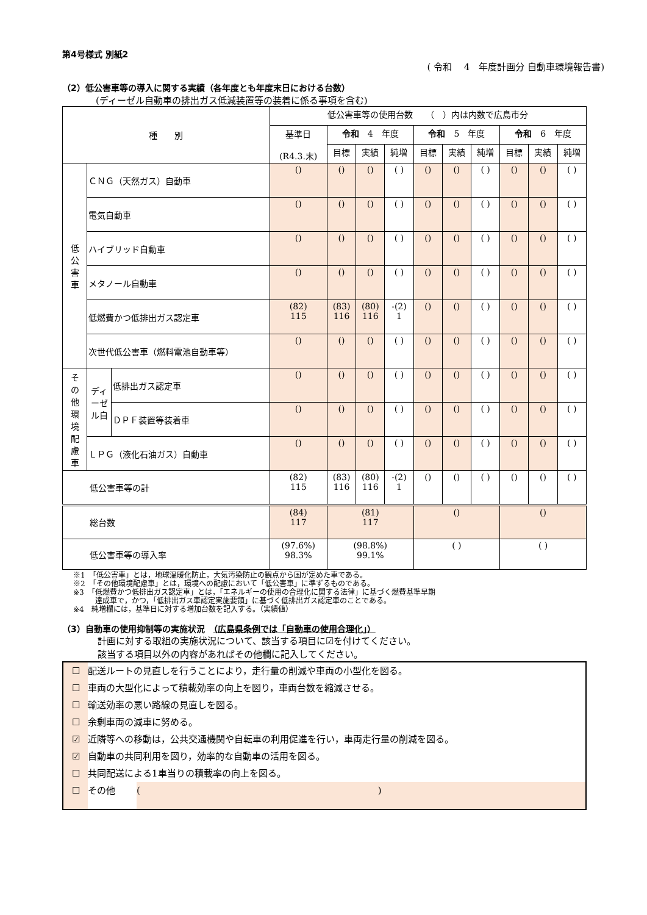第4号様式 別紙2
( 令和　 4　年度計画分 自動車環境報告書)
（2）低公害車等の導入に関する実績（各年度とも年度末日における台数）
(ディーゼル自動車の排出ガス低減装置等の装着に係る事項を含む)
| 種 別 | | | 低公害車等の使用台数 （ ）内は内数で広島市分 | | | | | | | | | |
| | | | 基準日 (R4.3.末) | 令和 4 年度 | | | 令和 5 年度 | | | 令和 6 年度 | | |
| | | | | 目標 | 実績 | 純増 | 目標 | 実績 | 純増 | 目標 | 実績 | 純増 |
| 低 公 害 車 | ＣＮＧ（天然ガス）自動車 | | () | () | () | ( ) | () | () | ( ) | () | () | ( ) |
| | 電気自動車 | | () | () | () | ( ) | () | () | ( ) | () | () | ( ) |
| | ハイブリッド自動車 | | () | () | () | ( ) | () | () | ( ) | () | () | ( ) |
| | メタノール自動車 | | () | () | () | ( ) | () | () | ( ) | () | () | ( ) |
| | 低燃費かつ低排出ガス認定車 | | (82) 115 | (83) 116 | (80) 116 | -(2) 1 | () | () | ( ) | () | () | ( ) |
| | 次世代低公害車（燃料電池自動車等） | | () | () | () | ( ) | () | () | ( ) | () | () | ( ) |
| そ の 他 環 境 配 慮 車 | ディーゼル自 | 低排出ガス認定車 | () | () | () | ( ) | () | () | ( ) | () | () | ( ) |
| | | ＤＰＦ装置等装着車 | () | () | () | ( ) | () | () | ( ) | () | () | ( ) |
| | ＬＰＧ（液化石油ガス）自動車 | | () | () | () | ( ) | () | () | ( ) | () | () | ( ) |
| 低公害車等の計 | | | (82) 115 | (83) 116 | (80) 116 | -(2) 1 | () | () | ( ) | () | () | ( ) |
| 総台数 | | | (84) 117 | (81) 117 | | | () | | | () | | |
| 低公害車等の導入率 | | | (97.6%) 98.3% | (98.8%) 99.1% | | | ( ) | | | ( ) | | |
※1　「低公害車」とは，地球温暖化防止，大気汚染防止の観点から国が定めた車である。
※2　「その他環境配慮車」とは，環境への配慮において「低公害車」に準ずるものである。
※3　「低燃費かつ低排出ガス認定車」とは，「エネルギーの使用の合理化に関する法律」に基づく燃費基準早期
　　　達成車で，かつ，「低排出ガス車認定実施要領」に基づく低排出ガス認定車のことである。
※4　純増欄には，基準日に対する増加台数を記入する。（実績値）
（3）自動車の使用抑制等の実施状況　（広島県条例では「自動車の使用合理化」）
計画に対する取組の実施状況について、該当する項目に☑を付けてください。
該当する項目以外の内容があればその他欄に記入してください。
☐ 配送ルートの見直しを行うことにより，走行量の削減や車両の小型化を図る。
☐ 車両の大型化によって積載効率の向上を図り，車両台数を縮減させる。
☐ 輸送効率の悪い路線の見直しを図る。
☐ 余剰車両の減車に努める。
☑ 近隣等への移動は，公共交通機関や自転車の利用促進を行い，車両走行量の削減を図る。
☑ 自動車の共同利用を図り，効率的な自動車の活用を図る。
☐ 共同配送による1車当りの積載率の向上を図る。
☐ その他　(　　　　　　　　　　　　　　　　　　　　　　　　　　)